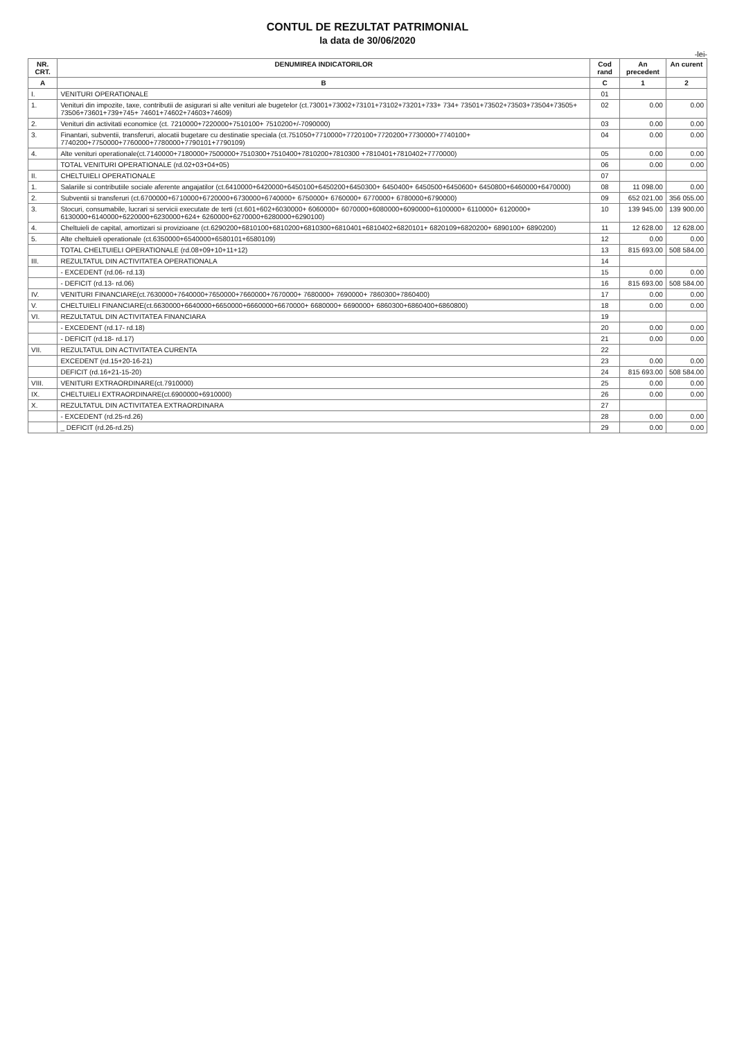CONTUL DE REZULTAT PATRIMONIAL
la data de 30/06/2020
-lei-
| NR. CRT. | DENUMIREA INDICATORILOR | Cod rand | An precedent | An curent |
| --- | --- | --- | --- | --- |
| A | B | C | 1 | 2 |
| I. | VENITURI OPERATIONALE | 01 | | |
| 1. | Venituri din impozite, taxe, contributii de asigurari si alte venituri ale bugetelor (ct.73001+73002+73101+73102+73201+733+ 734+ 73501+73502+73503+73504+73505+ 73506+73601+739+745+ 74601+74602+74603+74609) | 02 | 0.00 | 0.00 |
| 2. | Venituri din activitati economice (ct. 7210000+7220000+7510100+ 7510200+/-7090000) | 03 | 0.00 | 0.00 |
| 3. | Finantari, subventii, transferuri, alocatii bugetare cu destinatie speciala (ct.751050+7710000+7720100+7720200+7730000+7740100+ 7740200+7750000+7760000+7780000+7790101+7790109) | 04 | 0.00 | 0.00 |
| 4. | Alte venituri operationale(ct.7140000+7180000+7500000+7510300+7510400+7810200+7810300 +7810401+7810402+7770000) | 05 | 0.00 | 0.00 |
| | TOTAL VENITURI OPERATIONALE (rd.02+03+04+05) | 06 | 0.00 | 0.00 |
| II. | CHELTUIELI OPERATIONALE | 07 | | |
| 1. | Salariile si contributiile sociale aferente angajatilor (ct.6410000+6420000+6450100+6450200+6450300+ 6450400+ 6450500+6450600+ 6450800+6460000+6470000) | 08 | 11 098.00 | 0.00 |
| 2. | Subventii si transferuri (ct.6700000+6710000+6720000+6730000+6740000+ 6750000+ 6760000+ 6770000+ 6780000+6790000) | 09 | 652 021.00 | 356 055.00 |
| 3. | Stocuri, consumabile, lucrari si servicii executate de terti (ct.601+602+6030000+ 6060000+ 6070000+6080000+6090000+6100000+ 6110000+ 6120000+ 6130000+6140000+6220000+6230000+624+ 6260000+6270000+6280000+6290100) | 10 | 139 945.00 | 139 900.00 |
| 4. | Cheltuieli de capital, amortizari si provizioane (ct.6290200+6810100+6810200+6810300+6810401+6810402+6820101+ 6820109+6820200+ 6890100+ 6890200) | 11 | 12 628.00 | 12 628.00 |
| 5. | Alte cheltuieli operationale (ct.6350000+6540000+6580101+6580109) | 12 | 0.00 | 0.00 |
| | TOTAL CHELTUIELI OPERATIONALE (rd.08+09+10+11+12) | 13 | 815 693.00 | 508 584.00 |
| III. | REZULTATUL DIN ACTIVITATEA OPERATIONALA | 14 | | |
| | - EXCEDENT (rd.06- rd.13) | 15 | 0.00 | 0.00 |
| | - DEFICIT (rd.13- rd.06) | 16 | 815 693.00 | 508 584.00 |
| IV. | VENITURI FINANCIARE(ct.7630000+7640000+7650000+7660000+7670000+ 7680000+ 7690000+ 7860300+7860400) | 17 | 0.00 | 0.00 |
| V. | CHELTUIELI FINANCIARE(ct.6630000+6640000+6650000+6660000+6670000+ 6680000+ 6690000+ 6860300+6860400+6860800) | 18 | 0.00 | 0.00 |
| VI. | REZULTATUL DIN ACTIVITATEA FINANCIARA | 19 | | |
| | - EXCEDENT (rd.17- rd.18) | 20 | 0.00 | 0.00 |
| | - DEFICIT (rd.18- rd.17) | 21 | 0.00 | 0.00 |
| VII. | REZULTATUL DIN ACTIVITATEA CURENTA | 22 | | |
| | EXCEDENT (rd.15+20-16-21) | 23 | 0.00 | 0.00 |
| | DEFICIT (rd.16+21-15-20) | 24 | 815 693.00 | 508 584.00 |
| VIII. | VENITURI EXTRAORDINARE(ct.7910000) | 25 | 0.00 | 0.00 |
| IX. | CHELTUIELI EXTRAORDINARE(ct.6900000+6910000) | 26 | 0.00 | 0.00 |
| X. | REZULTATUL DIN ACTIVITATEA EXTRAORDINARA | 27 | | |
| | - EXCEDENT (rd.25-rd.26) | 28 | 0.00 | 0.00 |
| | _ DEFICIT (rd.26-rd.25) | 29 | 0.00 | 0.00 |